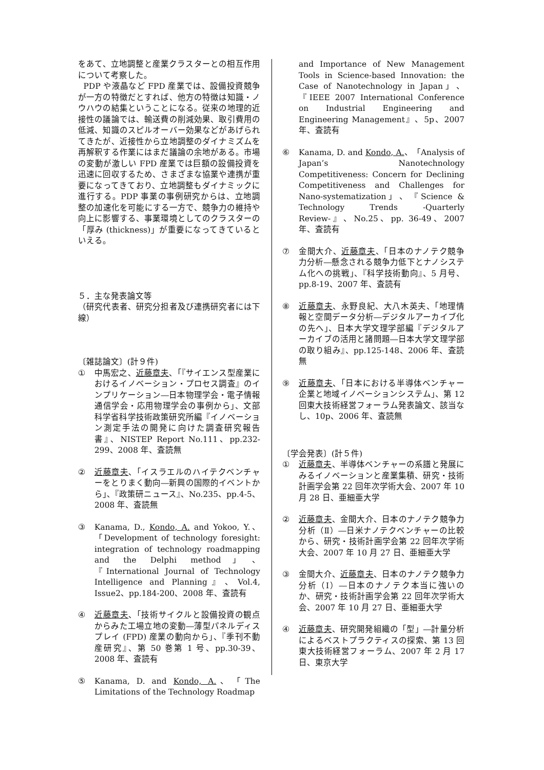をあて、立地調整と産業クラスターとの相互作用について考察した。
PDP や液晶など FPD 産業では、設備投資競争が一方の特徴だとすれば、他方の特徴は知識・ノウハウの結集ということになる。従来の地理的近接性の議論では、輸送費の削減効果、取引費用の低減、知識のスピルオーバー効果などがあげられてきたが、近接性から立地調整のダイナミズムを再解釈する作業にはまだ議論の余地がある。市場の変動が激しい FPD 産業では巨額の設備投資を迅速に回収するため、さまざまな協業や連携が重要になってきており、立地調整もダイナミックに進行する。PDP 事業の事例研究からは、立地調整の加速化を可能にする一方で、競争力の維持や向上に影響する、事業環境としてのクラスターの「厚み (thickness)」が重要になってきているといえる。
５．主な発表論文等
（研究代表者、研究分担者及び連携研究者には下線）
〔雑誌論文〕(計９件)
① 中馬宏之、近藤章夫、「『サイエンス型産業におけるイノベーション・プロセス調査』のインプリケーション―日本物理学会・電子情報通信学会・応用物理学会の事例から」、文部科学省科学技術政策研究所編『イノベーション測定手法の開発に向けた調査研究報告書』、NISTEP Report No.111、pp.232-299、2008 年、査読無
② 近藤章夫、「イスラエルのハイテクベンチャーをとりまく動向―新興の国際的イベントから」、『政策研ニュース』、No.235、pp.4-5、2008 年、査読無
③ Kanama, D., Kondo, A. and Yokoo, Y.、「Development of technology foresight: integration of technology roadmapping and the Delphi method」、『International Journal of Technology Intelligence and Planning』、Vol.4, Issue2、pp.184-200、2008 年、査読有
④ 近藤章夫、「技術サイクルと設備投資の観点からみた工場立地の変動―薄型パネルディスプレイ (FPD) 産業の動向から」、『季刊不動産研究』、第 50 巻第 1 号、pp.30-39、2008 年、査読有
⑤ Kanama, D. and Kondo, A.、「The Limitations of the Technology Roadmap
and Importance of New Management Tools in Science-based Innovation: the Case of Nanotechnology in Japan」、『IEEE 2007 International Conference on Industrial Engineering and Engineering Management』、5p、2007 年、査読有
⑥ Kanama, D. and Kondo, A.、「Analysis of Japan’s Nanotechnology Competitiveness: Concern for Declining Competitiveness and Challenges for Nano-systematization」、『Science & Technology Trends -Quarterly Review-』、No.25、pp. 36-49、2007 年、査読有
⑦ 金間大介、近藤章夫、「日本のナノテク競争力分析―懸念される競争力低下とナノシステム化への挑戦」、『科学技術動向』、5 月号、pp.8-19、2007 年、査読有
⑧ 近藤章夫、永野良紀、大八木英夫、「地理情報と空間データ分析―デジタルアーカイブ化の先へ」、日本大学文理学部編『デジタルアーカイブの活用と諸問題―日本大学文理学部の取り組み』、pp.125-148、2006 年、査読無
⑨ 近藤章夫、「日本における半導体ベンチャー企業と地域イノベーションシステム」、第 12 回東大技術経営フォーラム発表論文、該当なし、10p、2006 年、査読無
〔学会発表〕(計５件)
① 近藤章夫、半導体ベンチャーの系譜と発展にみるイノベーションと産業集積、研究・技術計画学会第 22 回年次学術大会、2007 年 10 月 28 日、亜細亜大学
② 近藤章夫、金間大介、日本のナノテク競争力分析（Ⅱ）―日米ナノテクベンチャーの比較から、研究・技術計画学会第 22 回年次学術大会、2007 年 10 月 27 日、亜細亜大学
③ 金間大介、近藤章夫、日本のナノテク競争力分析（Ⅰ）―日本のナノテク本当に強いのか、研究・技術計画学会第 22 回年次学術大会、2007 年 10 月 27 日、亜細亜大学
④ 近藤章夫、研究開発組織の「型」―計量分析によるベストプラクティスの探索、第 13 回東大技術経営フォーラム、2007 年 2 月 17 日、東京大学